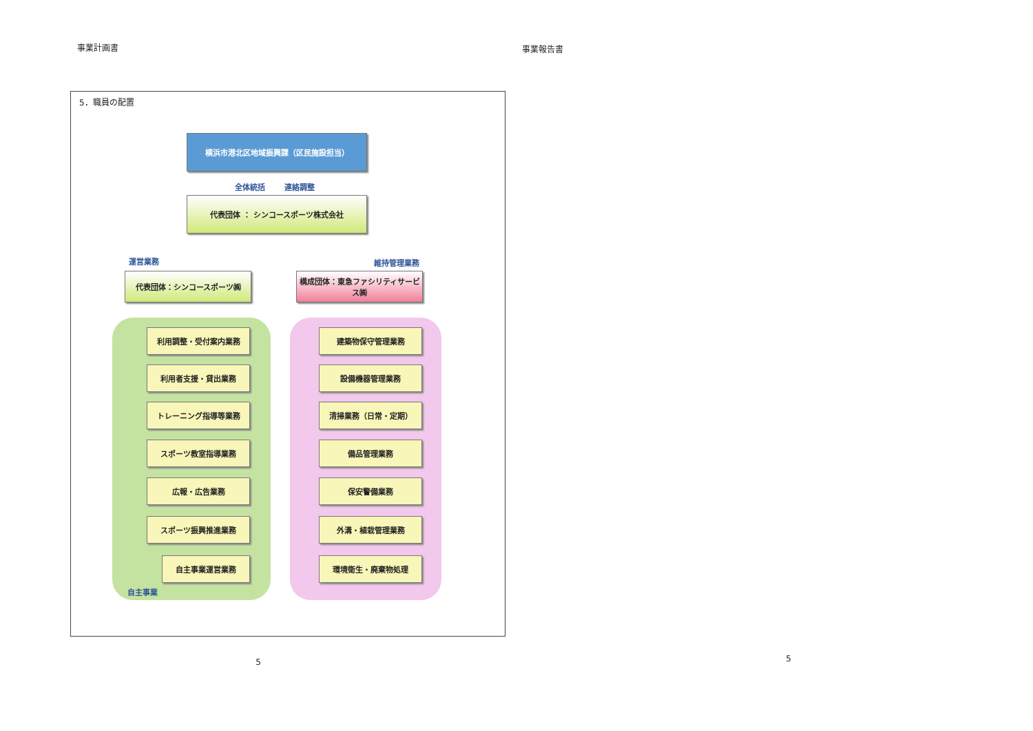事業計画書
5．職員の配置
横浜市港北区地域振興課（区民施設担当）
全体統括 連絡調整
代表団体 ： シンコースポーツ株式会社
運営業務 維持管理業務
代表団体：シンコースポーツ㈱
構成団体：東急ファシリティサービス㈱
利用調整・受付案内業務
利用者支援・貸出業務
トレーニング指導等業務
スポーツ教室指導業務
広報・広告業務
スポーツ振興推進業務
自主事業運営業務
自主事業
建築物保守管理業務
設備機器管理業務
清掃業務（日常・定期）
備品管理業務
保安警備業務
外溝・植栽管理業務
環境衛生・廃棄物処理
5
事業報告書
5